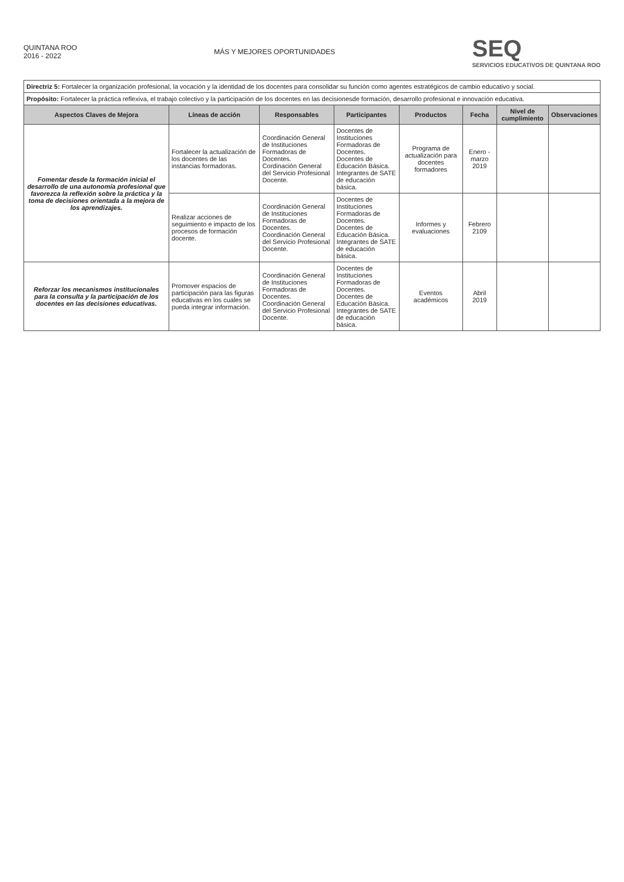QUINTANA ROO
2016 - 2022
MÁS Y MEJORES OPORTUNIDADES
SEQ
SERVICIOS EDUCATIVOS DE QUINTANA ROO
| Directriz 5: Fortalecer la organización profesional, la vocación y la identidad de los docentes para consolidar su función como agentes estratégicos de cambio educativo y social. | | | | | | | |
| Propósito: Fortalecer la práctica reflexiva, el trabajo colectivo y la participación de los docentes en las decisionesde formación, desarrollo profesional e innovación educativa. | | | | | | | |
| Aspectos Claves de Mejora | Líneas de acción | Responsables | Participantes | Productos | Fecha | Nivel de cumplimiento | Observaciones |
| Fomentar desde la formación inicial el desarrollo de una autonomía profesional que favorezca la reflexión sobre la práctica y la toma de decisiones orientada a la mejora de los aprendizajes. | Fortalecer la actualización de los docentes de las instancias formadoras. | Coordinación General de Instituciones Formadoras de Docentes. Cordinación General del Servicio Profesional Docente. | Docentes de Instituciones Formadoras de Docentes. Docentes de Educación Básica. Integrantes de SATE de educación básica. | Programa de actualización para docentes formadores | Enero - marzo 2019 | | |
| | Realizar acciones de seguimiento e impacto de los procesos de formación docente. | Coordinación General de Instituciones Formadoras de Docentes. Coordinación General del Servicio Profesional Docente. | Docentes de Instituciones Formadoras de Docentes. Docentes de Educación Básica. Integrantes de SATE de educación básica. | Informes y evaluaciones | Febrero 2109 | | |
| Reforzar los mecanismos institucionales para la consulta y la participación de los docentes en las decisiones educativas. | Promover espacios de participación para las figuras educativas en los cuales se pueda integrar información. | Coordinación General de Instituciones Formadoras de Docentes. Coordinación General del Servicio Profesional Docente. | Docentes de Instituciones Formadoras de Docentes. Docentes de Educación Básica. Integrantes de SATE de educación básica. | Eventos académicos | Abril 2019 | | |